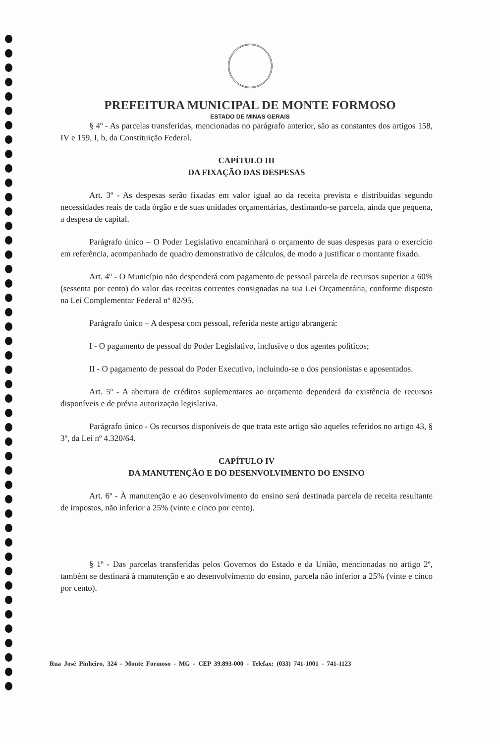PREFEITURA MUNICIPAL DE MONTE FORMOSO
ESTADO DE MINAS GERAIS
§ 4º - As parcelas transferidas, mencionadas no parágrafo anterior, são as constantes dos artigos 158, IV e 159, I, b, da Constituição Federal.
CAPÍTULO III
DA FIXAÇÃO DAS DESPESAS
Art. 3º - As despesas serão fixadas em valor igual ao da receita prevista e distribuídas segundo necessidades reais de cada órgão e de suas unidades orçamentárias, destinando-se parcela, ainda que pequena, a despesa de capital.
Parágrafo único – O Poder Legislativo encaminhará o orçamento de suas despesas para o exercício em referência, acompanhado de quadro demonstrativo de cálculos, de modo a justificar o montante fixado.
Art. 4º - O Município não despenderá com pagamento de pessoal parcela de recursos superior a 60% (sessenta por cento) do valor das receitas correntes consignadas na sua Lei Orçamentária, conforme disposto na Lei Complementar Federal nº 82/95.
Parágrafo único – A despesa com pessoal, referida neste artigo abrangerá:
I - O pagamento de pessoal do Poder Legislativo, inclusive o dos agentes políticos;
II - O pagamento de pessoal do Poder Executivo, incluindo-se o dos pensionistas e aposentados.
Art. 5º - A abertura de créditos suplementares ao orçamento dependerá da existência de recursos disponíveis e de prévia autorização legislativa.
Parágrafo único - Os recursos disponíveis de que trata este artigo são aqueles referidos no artigo 43, § 3º, da Lei nº 4.320/64.
CAPÍTULO IV
DA MANUTENÇÃO E DO DESENVOLVIMENTO DO ENSINO
Art. 6º - À manutenção e ao desenvolvimento do ensino será destinada parcela de receita resultante de impostos, não inferior a 25% (vinte e cinco por cento).
§ 1º - Das parcelas transferidas pelos Governos do Estado e da União, mencionadas no artigo 2º, também se destinará à manutenção e ao desenvolvimento do ensino, parcela não inferior a 25% (vinte e cinco por cento).
Rua José Pinheiro, 324 - Monte Formoso - MG - CEP 39.893-000 - Telefax: (033) 741-1001 - 741-1123